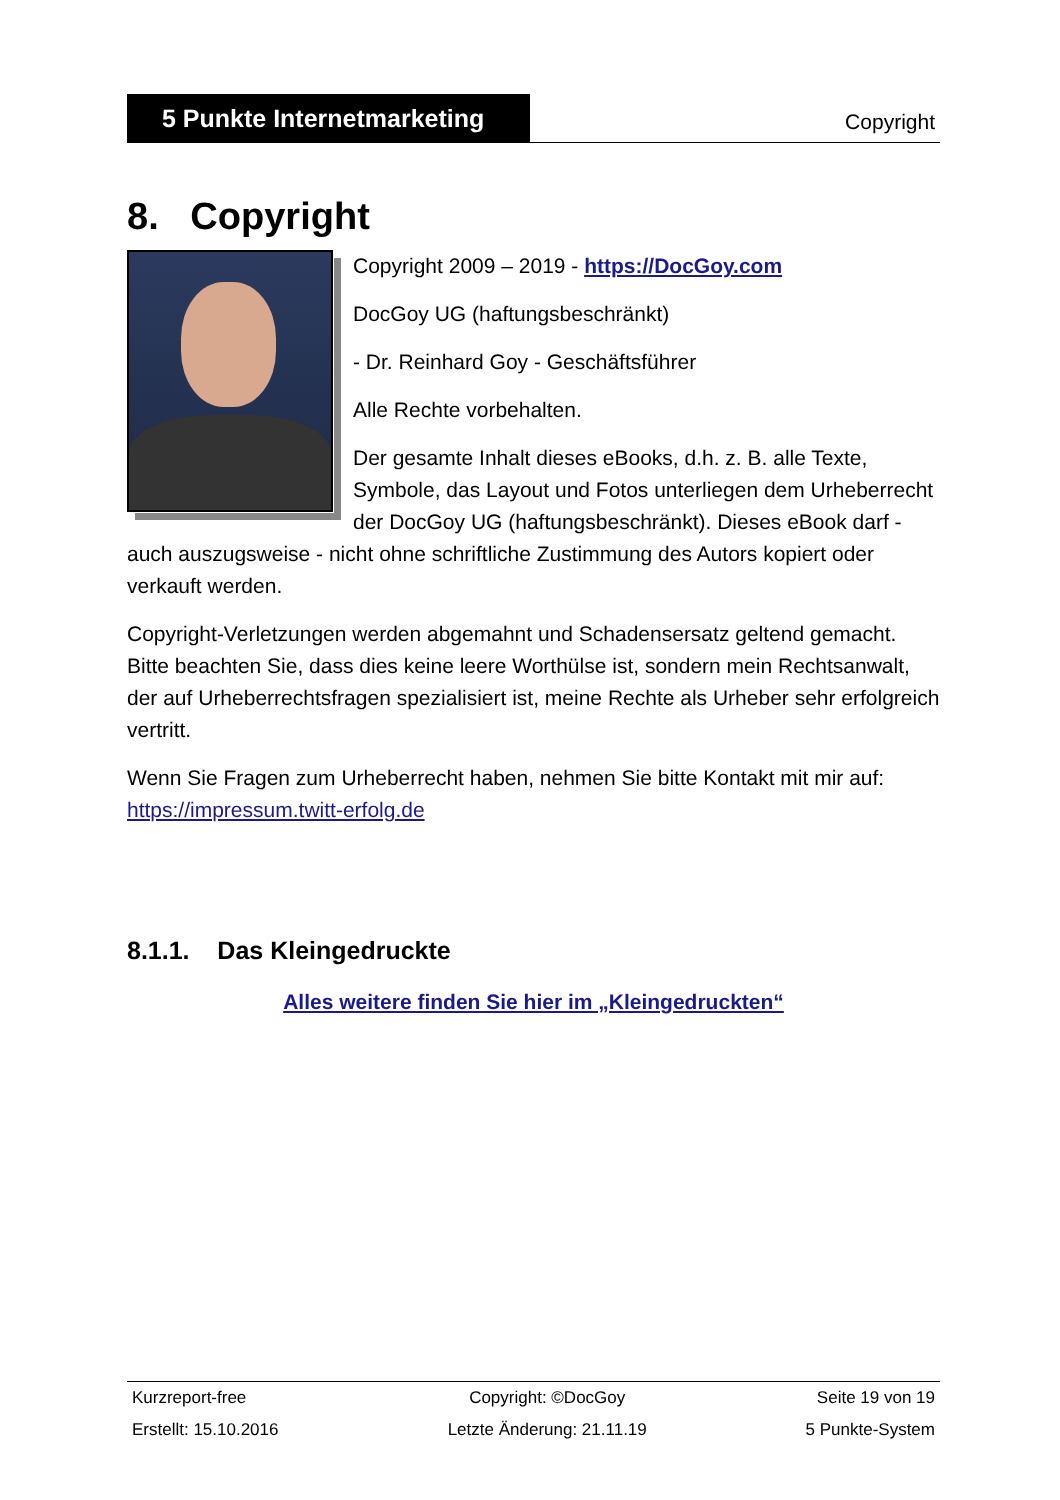5 Punkte Internetmarketing
Copyright
8. Copyright
Copyright 2009 – 2019 - https://DocGoy.com
DocGoy UG (haftungsbeschränkt)
- Dr. Reinhard Goy - Geschäftsführer
Alle Rechte vorbehalten.
Der gesamte Inhalt dieses eBooks, d.h. z. B. alle Texte, Symbole, das Layout und Fotos unterliegen dem Urheberrecht der DocGoy UG (haftungsbeschränkt). Dieses eBook darf - auch auszugsweise - nicht ohne schriftliche Zustimmung des Autors kopiert oder verkauft werden.
Copyright-Verletzungen werden abgemahnt und Schadensersatz geltend gemacht. Bitte beachten Sie, dass dies keine leere Worthülse ist, sondern mein Rechtsanwalt, der auf Urheberrechtsfragen spezialisiert ist, meine Rechte als Urheber sehr erfolgreich vertritt.
Wenn Sie Fragen zum Urheberrecht haben, nehmen Sie bitte Kontakt mit mir auf: https://impressum.twitt-erfolg.de
8.1.1. Das Kleingedruckte
Alles weitere finden Sie hier im „Kleingedruckten“
| Kurzreport-free | Copyright: ©DocGoy | Seite 19 von 19 |
| Erstellt: 15.10.2016 | Letzte Änderung: 21.11.19 | 5 Punkte-System |